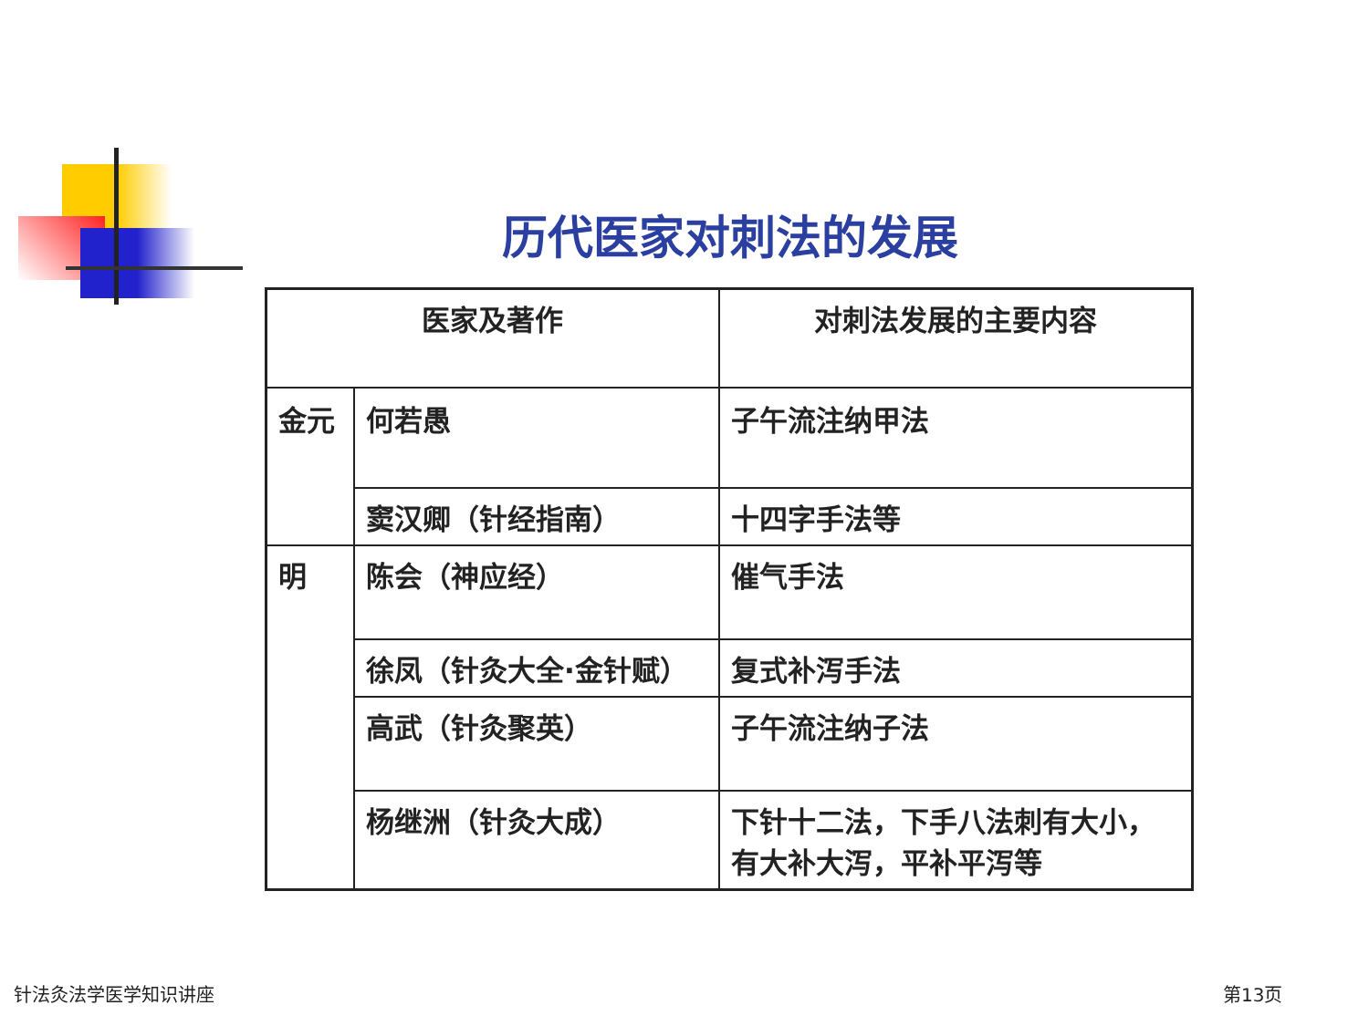历代医家对刺法的发展
| 医家及著作 | | 对刺法发展的主要内容 |
| --- | --- | --- |
| 金元 | 何若愚 | 子午流注纳甲法 |
| | 窦汉卿（针经指南） | 十四字手法等 |
| 明 | 陈会（神应经） | 催气手法 |
| | 徐凤（针灸大全·金针赋） | 复式补泻手法 |
| | 高武（针灸聚英） | 子午流注纳子法 |
| | 杨继洲（针灸大成） | 下针十二法，下手八法刺有大小， 有大补大泻，平补平泻等 |
针法灸法学医学知识讲座 第13页